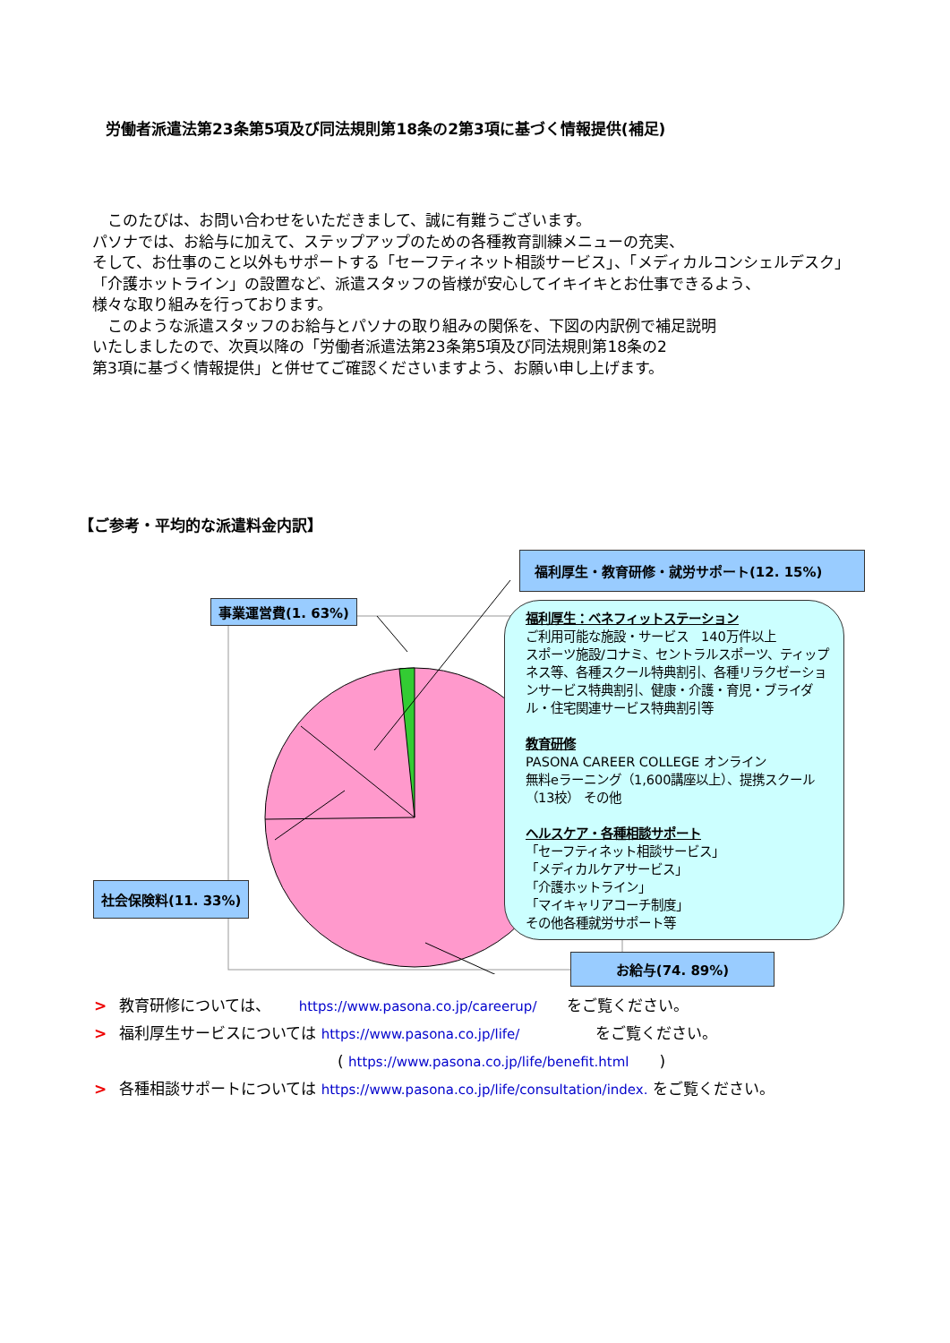労働者派遣法第23条第5項及び同法規則第18条の2第3項に基づく情報提供(補足)
　このたびは、お問い合わせをいただきまして、誠に有難うございます。
パソナでは、お給与に加えて、ステップアップのための各種教育訓練メニューの充実、
そして、お仕事のこと以外もサポートする「セーフティネット相談サービス」、「メディカルコンシェルデスク」
「介護ホットライン」の設置など、派遣スタッフの皆様が安心してイキイキとお仕事できるよう、
様々な取り組みを行っております。
　このような派遣スタッフのお給与とパソナの取り組みの関係を、下図の内訳例で補足説明
いたしましたので、次頁以降の「労働者派遣法第23条第5項及び同法規則第18条の2
第3項に基づく情報提供」と併せてご確認くださいますよう、お願い申し上げます。
【ご参考・平均的な派遣料金内訳】
事業運営費(1. 63%)
社会保険料(11. 33%)
福利厚生・教育研修・就労サポート(12. 15%)
福利厚生：ベネフィットステーション
ご利用可能な施設・サービス　140万件以上
スポーツ施設/コナミ、セントラルスポーツ、ティップネス等、各種スクール特典割引、各種リラクゼーションサービス特典割引、健康・介護・育児・ブライダル・住宅関連サービス特典割引等
教育研修
PASONA CAREER COLLEGE オンライン
無料eラーニング（1,600講座以上）、提携スクール（13校） その他
ヘルスケア・各種相談サポート
「セーフティネット相談サービス」
「メディカルケアサービス」
「介護ホットライン」
「マイキャリアコーチ制度」
その他各種就労サポート等
お給与(74. 89%)
> 教育研修については、　　 https://www.pasona.co.jp/careerup/　　をご覧ください。
> 福利厚生サービスについては https://www.pasona.co.jp/life/　　　　　をご覧ください。
( https://www.pasona.co.jp/life/benefit.html　　)
> 各種相談サポートについては https://www.pasona.co.jp/life/consultation/index. をご覧ください。